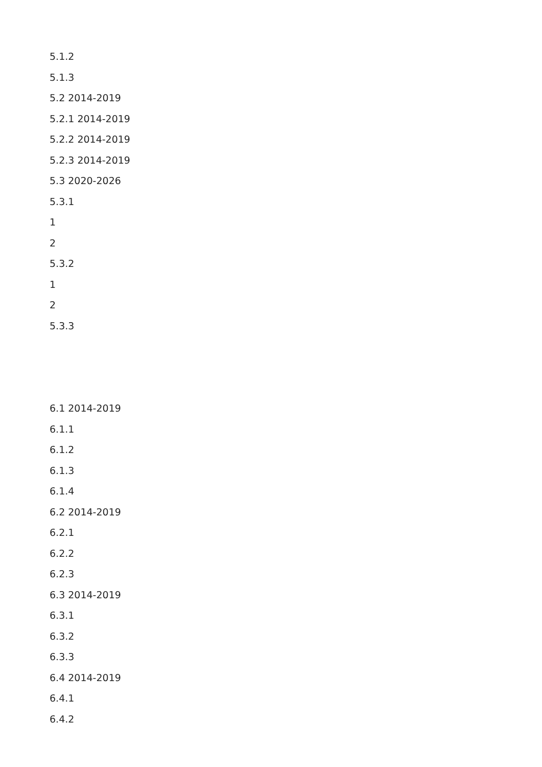5.1.2
5.1.3
5.2 2014-2019
5.2.1 2014-2019
5.2.2 2014-2019
5.2.3 2014-2019
5.3 2020-2026
5.3.1
1
2
5.3.2
1
2
5.3.3
6.1 2014-2019
6.1.1
6.1.2
6.1.3
6.1.4
6.2 2014-2019
6.2.1
6.2.2
6.2.3
6.3 2014-2019
6.3.1
6.3.2
6.3.3
6.4 2014-2019
6.4.1
6.4.2